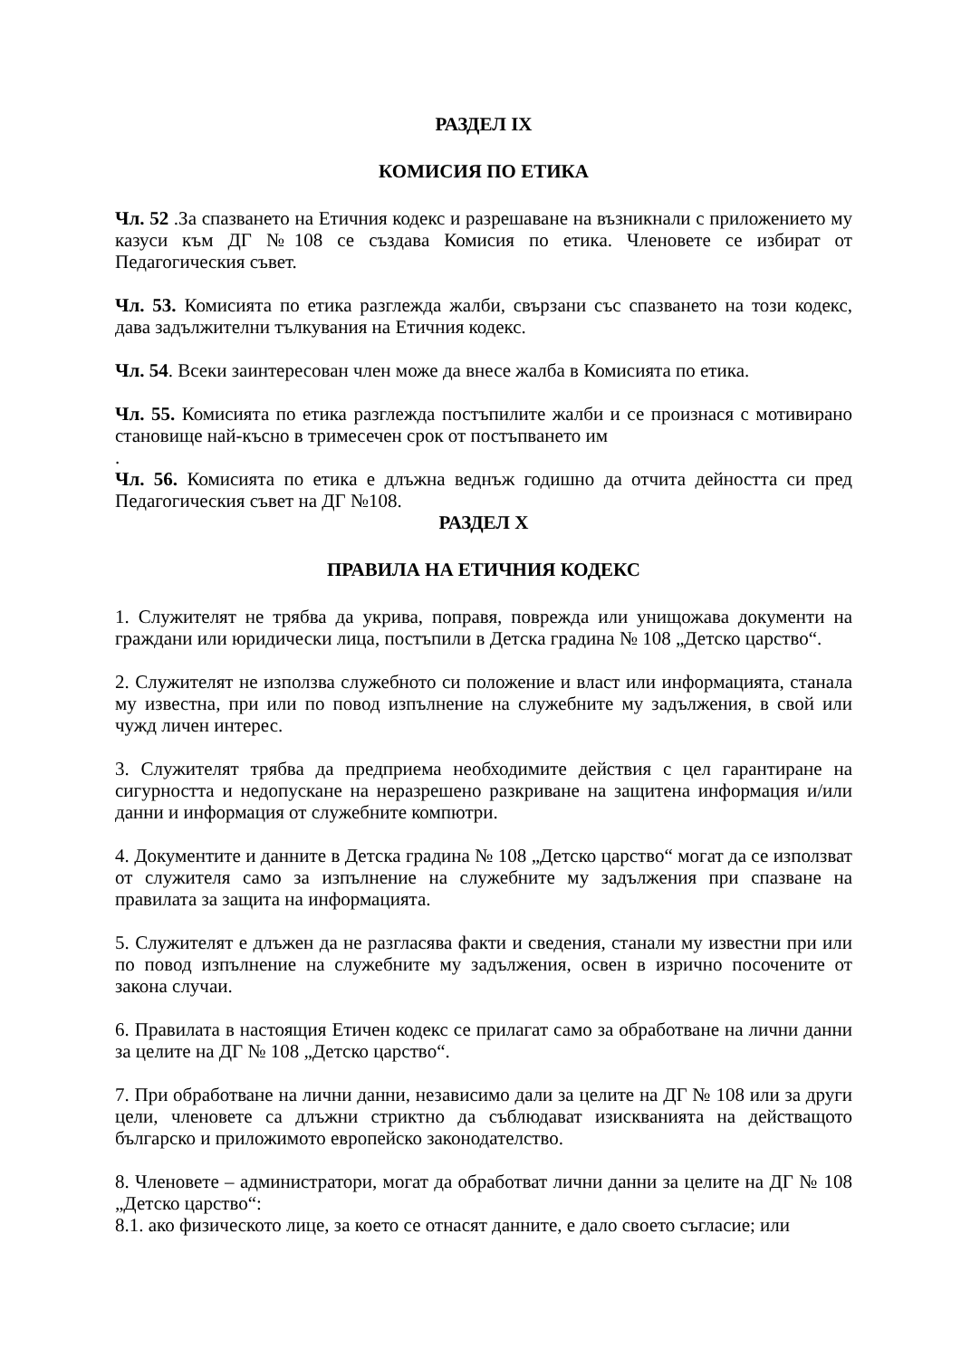РАЗДЕЛ IX
КОМИСИЯ ПО ЕТИКА
Чл. 52 .За спазването на Етичния кодекс и разрешаване на възникнали с приложението му казуси към ДГ №108 се създава Комисия по етика. Членовете се избират от Педагогическия съвет.
Чл. 53. Комисията по етика разглежда жалби, свързани със спазването на този кодекс, дава задължителни тълкувания на Етичния кодекс.
Чл. 54. Всеки заинтересован член може да внесе жалба в Комисията по етика.
Чл. 55. Комисията по етика разглежда постъпилите жалби и се произнася с мотивирано становище най-късно в тримесечен срок от постъпването им
.
Чл. 56. Комисията по етика е длъжна веднъж годишно да отчита дейността си пред Педагогическия съвет на ДГ №108.
РАЗДЕЛ X
ПРАВИЛА НА ЕТИЧНИЯ КОДЕКС
1. Служителят не трябва да укрива, поправя, поврежда или унищожава документи на граждани или юридически лица, постъпили в Детска градина № 108 „Детско царство“.
2. Служителят не използва служебното си положение и власт или информацията, станала му известна, при или по повод изпълнение на служебните му задължения, в свой или чужд личен интерес.
3. Служителят трябва да предприема необходимите действия с цел гарантиране на сигурността и недопускане на неразрешено разкриване на защитена информация и/или данни и информация от служебните компютри.
4. Документите и данните в Детска градина № 108 „Детско царство“ могат да се използват от служителя само за изпълнение на служебните му задължения при спазване на правилата за защита на информацията.
5. Служителят е длъжен да не разгласява факти и сведения, станали му известни при или по повод изпълнение на служебните му задължения, освен в изрично посочените от закона случаи.
6. Правилата в настоящия Етичен кодекс се прилагат само за обработване на лични данни за целите на ДГ № 108 „Детско царство“.
7. При обработване на лични данни, независимо дали за целите на ДГ № 108 или за други цели, членовете са длъжни стриктно да съблюдават изискванията на действащото българско и приложимото европейско законодателство.
8. Членовете – администратори, могат да обработват лични данни за целите на ДГ № 108 „Детско царство“:
8.1. ако физическото лице, за което се отнасят данните, е дало своето съгласие; или